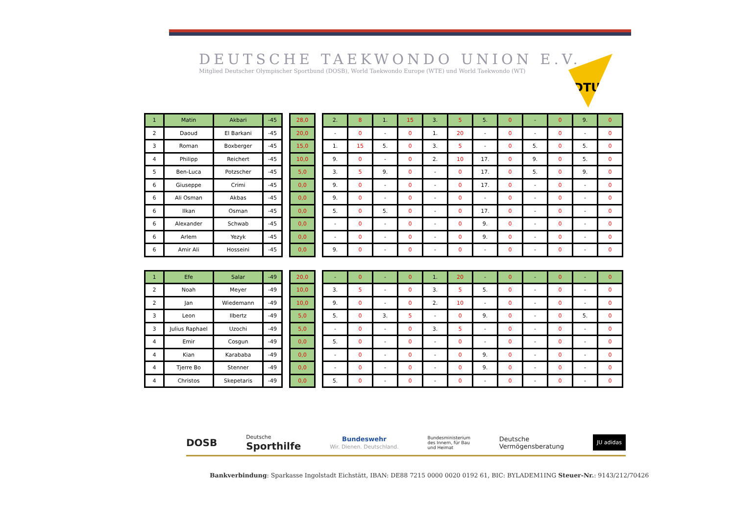DEUTSCHE TAEKWONDO UNION E.V.
Mitglied Deutscher Olympischer Sportbund (DOSB), World Taekwondo Europe (WTE) und World Taekwondo (WT)
DTU
| 1 | Matin | Akbari | -45 |
| 2 | Daoud | El Barkani | -45 |
| 3 | Roman | Boxberger | -45 |
| 4 | Philipp | Reichert | -45 |
| 5 | Ben-Luca | Potzscher | -45 |
| 6 | Giuseppe | Crimi | -45 |
| 6 | Ali Osman | Akbas | -45 |
| 6 | Ilkan | Osman | -45 |
| 6 | Alexander | Schwab | -45 |
| 6 | Arlem | Yezyk | -45 |
| 6 | Amir Ali | Hosseini | -45 |
| 28,0 |
| 20,0 |
| 15,0 |
| 10,0 |
| 5,0 |
| 0,0 |
| 0,0 |
| 0,0 |
| 0,0 |
| 0,0 |
| 0,0 |
| 2. | 8 | 1. | 15 | 3. | 5 | 5. | 0 | - | 0 | 9. | 0 |
| - | 0 | - | 0 | 1. | 20 | - | 0 | - | 0 | - | 0 |
| 1. | 15 | 5. | 0 | 3. | 5 | - | 0 | 5. | 0 | 5. | 0 |
| 9. | 0 | - | 0 | 2. | 10 | 17. | 0 | 9. | 0 | 5. | 0 |
| 3. | 5 | 9. | 0 | - | 0 | 17. | 0 | 5. | 0 | 9. | 0 |
| 9. | 0 | - | 0 | - | 0 | 17. | 0 | - | 0 | - | 0 |
| 9. | 0 | - | 0 | - | 0 | - | 0 | - | 0 | - | 0 |
| 5. | 0 | 5. | 0 | - | 0 | 17. | 0 | - | 0 | - | 0 |
| - | 0 | - | 0 | - | 0 | 9. | 0 | - | 0 | - | 0 |
| - | 0 | - | 0 | - | 0 | 9. | 0 | - | 0 | - | 0 |
| 9. | 0 | - | 0 | - | 0 | - | 0 | - | 0 | - | 0 |
| 1 | Efe | Salar | -49 |
| 2 | Noah | Meyer | -49 |
| 2 | Jan | Wiedemann | -49 |
| 3 | Leon | Ilbertz | -49 |
| 3 | Julius Raphael | Uzochi | -49 |
| 4 | Emir | Cosgun | -49 |
| 4 | Kian | Karababa | -49 |
| 4 | Tjerre Bo | Stenner | -49 |
| 4 | Christos | Skepetaris | -49 |
| 20,0 |
| 10,0 |
| 10,0 |
| 5,0 |
| 5,0 |
| 0,0 |
| 0,0 |
| 0,0 |
| 0,0 |
| - | 0 | - | 0 | 1. | 20 | - | 0 | - | 0 | - | 0 |
| 3. | 5 | - | 0 | 3. | 5 | 5. | 0 | - | 0 | - | 0 |
| 9. | 0 | - | 0 | 2. | 10 | - | 0 | - | 0 | - | 0 |
| 5. | 0 | 3. | 5 | - | 0 | 9. | 0 | - | 0 | 5. | 0 |
| - | 0 | - | 0 | 3. | 5 | - | 0 | - | 0 | - | 0 |
| 5. | 0 | - | 0 | - | 0 | - | 0 | - | 0 | - | 0 |
| - | 0 | - | 0 | - | 0 | 9. | 0 | - | 0 | - | 0 |
| - | 0 | - | 0 | - | 0 | 9. | 0 | - | 0 | - | 0 |
| 5. | 0 | - | 0 | - | 0 | - | 0 | - | 0 | - | 0 |
DOSB Deutsche
Sporthilfe Bundeswehr
Wir. Dienen. Deutschland. Bundesministerium
des Innern, für Bau
und Heimat Deutsche
Vermögensberatung JU adidas
Bankverbindung: Sparkasse Ingolstadt Eichstätt, IBAN: DE88 7215 0000 0020 0192 61, BIC: BYLADEM1ING Steuer-Nr.: 9143/212/70426